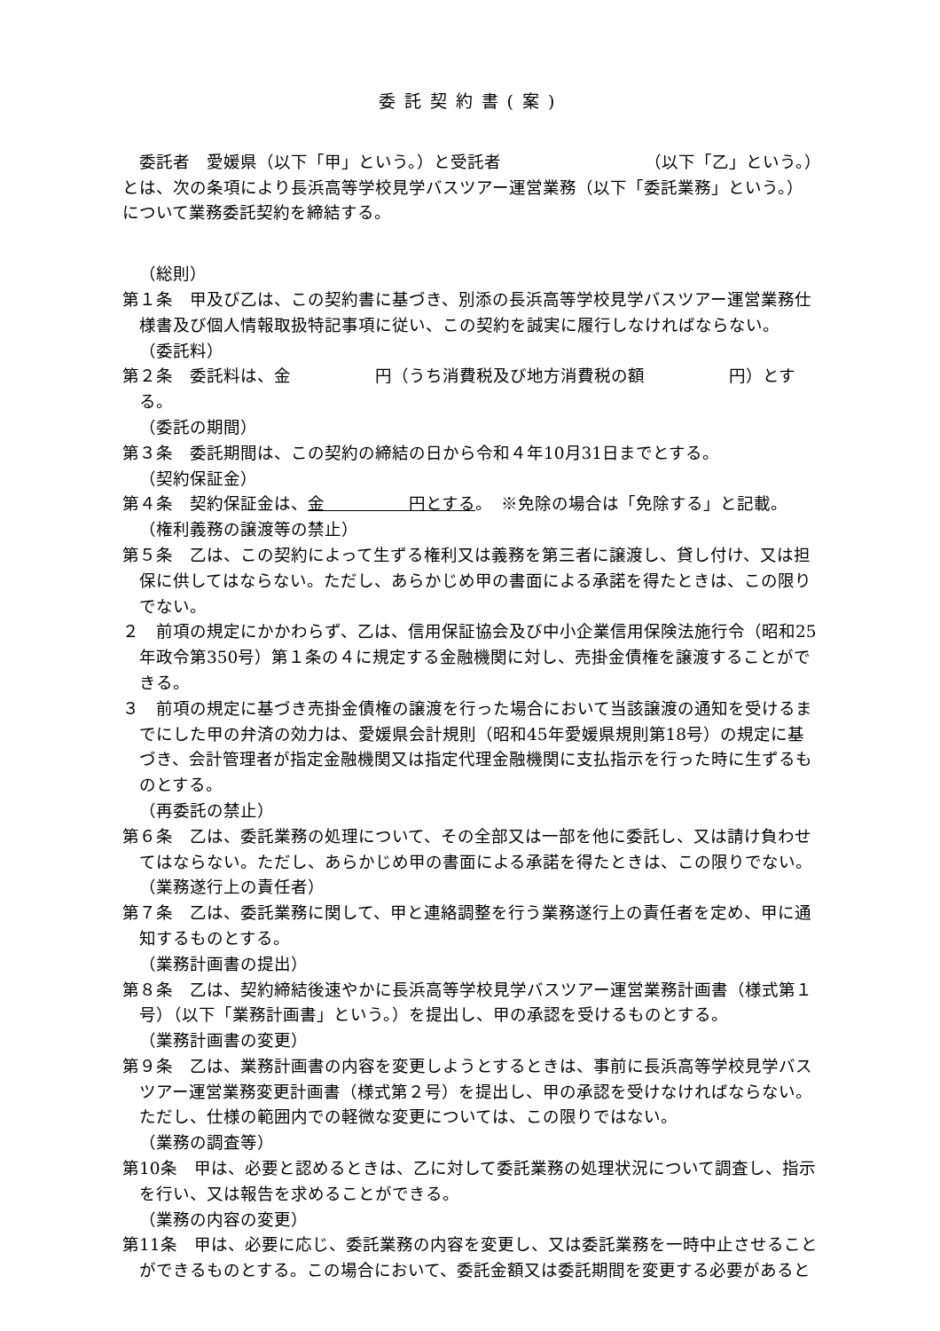委託契約書(案)
委託者　愛媛県（以下「甲」という。）と受託者　　　　　　　　　（以下「乙」という。）とは、次の条項により長浜高等学校見学バスツアー運営業務（以下「委託業務」という。）について業務委託契約を締結する。
（総則）
第１条　甲及び乙は、この契約書に基づき、別添の長浜高等学校見学バスツアー運営業務仕様書及び個人情報取扱特記事項に従い、この契約を誠実に履行しなければならない。
（委託料）
第２条　委託料は、金　　　　　円（うち消費税及び地方消費税の額　　　　　円）とする。
（委託の期間）
第３条　委託期間は、この契約の締結の日から令和４年10月31日までとする。
（契約保証金）
第４条　契約保証金は、金　　　　　円とする。　※免除の場合は「免除する」と記載。
（権利義務の譲渡等の禁止）
第５条　乙は、この契約によって生ずる権利又は義務を第三者に譲渡し、貸し付け、又は担保に供してはならない。ただし、あらかじめ甲の書面による承諾を得たときは、この限りでない。
２　前項の規定にかかわらず、乙は、信用保証協会及び中小企業信用保険法施行令（昭和25年政令第350号）第１条の４に規定する金融機関に対し、売掛金債権を譲渡することができる。
３　前項の規定に基づき売掛金債権の譲渡を行った場合において当該譲渡の通知を受けるまでにした甲の弁済の効力は、愛媛県会計規則（昭和45年愛媛県規則第18号）の規定に基づき、会計管理者が指定金融機関又は指定代理金融機関に支払指示を行った時に生ずるものとする。
（再委託の禁止）
第６条　乙は、委託業務の処理について、その全部又は一部を他に委託し、又は請け負わせてはならない。ただし、あらかじめ甲の書面による承諾を得たときは、この限りでない。
（業務遂行上の責任者）
第７条　乙は、委託業務に関して、甲と連絡調整を行う業務遂行上の責任者を定め、甲に通知するものとする。
（業務計画書の提出）
第８条　乙は、契約締結後速やかに長浜高等学校見学バスツアー運営業務計画書（様式第１号）（以下「業務計画書」という。）を提出し、甲の承認を受けるものとする。
（業務計画書の変更）
第９条　乙は、業務計画書の内容を変更しようとするときは、事前に長浜高等学校見学バスツアー運営業務変更計画書（様式第２号）を提出し、甲の承認を受けなければならない。ただし、仕様の範囲内での軽微な変更については、この限りではない。
（業務の調査等）
第10条　甲は、必要と認めるときは、乙に対して委託業務の処理状況について調査し、指示を行い、又は報告を求めることができる。
（業務の内容の変更）
第11条　甲は、必要に応じ、委託業務の内容を変更し、又は委託業務を一時中止させることができるものとする。この場合において、委託金額又は委託期間を変更する必要があると